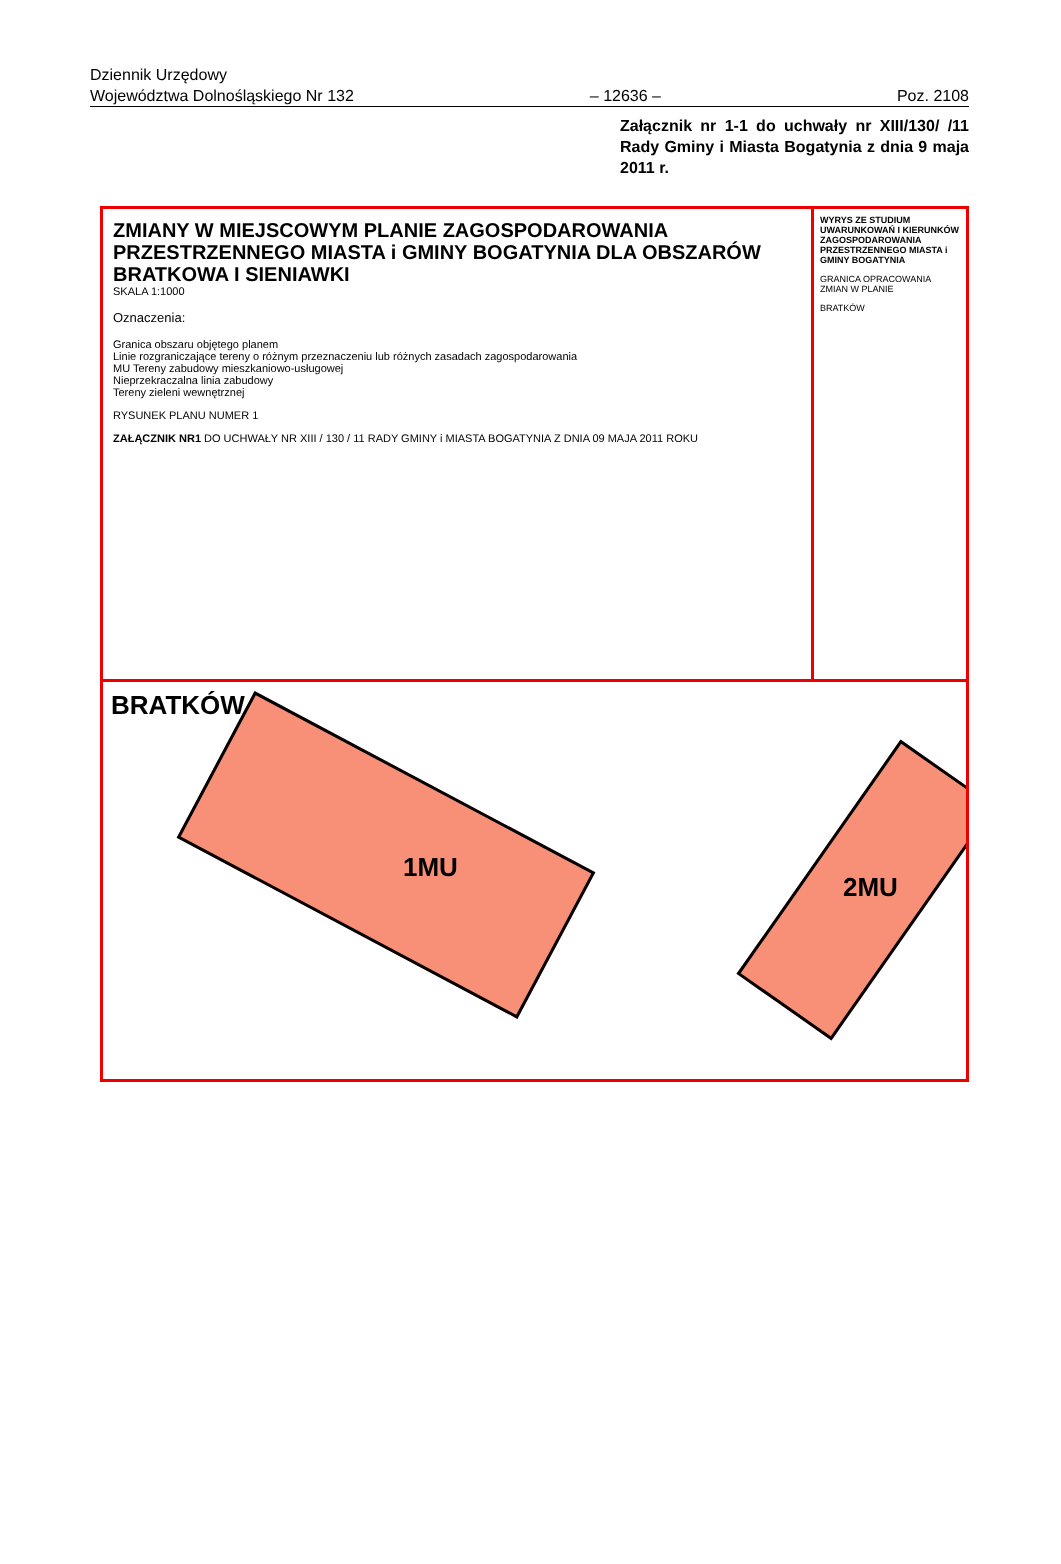Dziennik Urzędowy
Województwa Dolnośląskiego Nr 132
– 12636 –
Poz. 2108
Załącznik nr 1-1 do uchwały nr XIII/130/ /11 Rady Gminy i Miasta Bogatynia z dnia 9 maja 2011 r.
ZMIANY W MIEJSCOWYM PLANIE ZAGOSPODAROWANIA PRZESTRZENNEGO MIASTA i GMINY BOGATYNIA DLA OBSZARÓW BRATKOWA I SIENIAWKI
SKALA 1:1000
Oznaczenia:
Granica obszaru objętego planem
Linie rozgraniczające tereny o różnym przeznaczeniu lub różnych zasadach zagospodarowania
MU Tereny zabudowy mieszkaniowo-usługowej
Nieprzekraczalna linia zabudowy
Tereny zieleni wewnętrznej
RYSUNEK PLANU NUMER 1
ZAŁĄCZNIK NR1 DO UCHWAŁY NR XIII / 130 / 11 RADY GMINY i MIASTA BOGATYNIA Z DNIA 09 MAJA 2011 ROKU
WYRYS ZE STUDIUM UWARUNKOWAŃ I KIERUNKÓW ZAGOSPODAROWANIA PRZESTRZENNEGO MIASTA i GMINY BOGATYNIA
GRANICA OPRACOWANIA ZMIAN W PLANIE
BRATKÓW
BRATKÓW
1MU
2MU